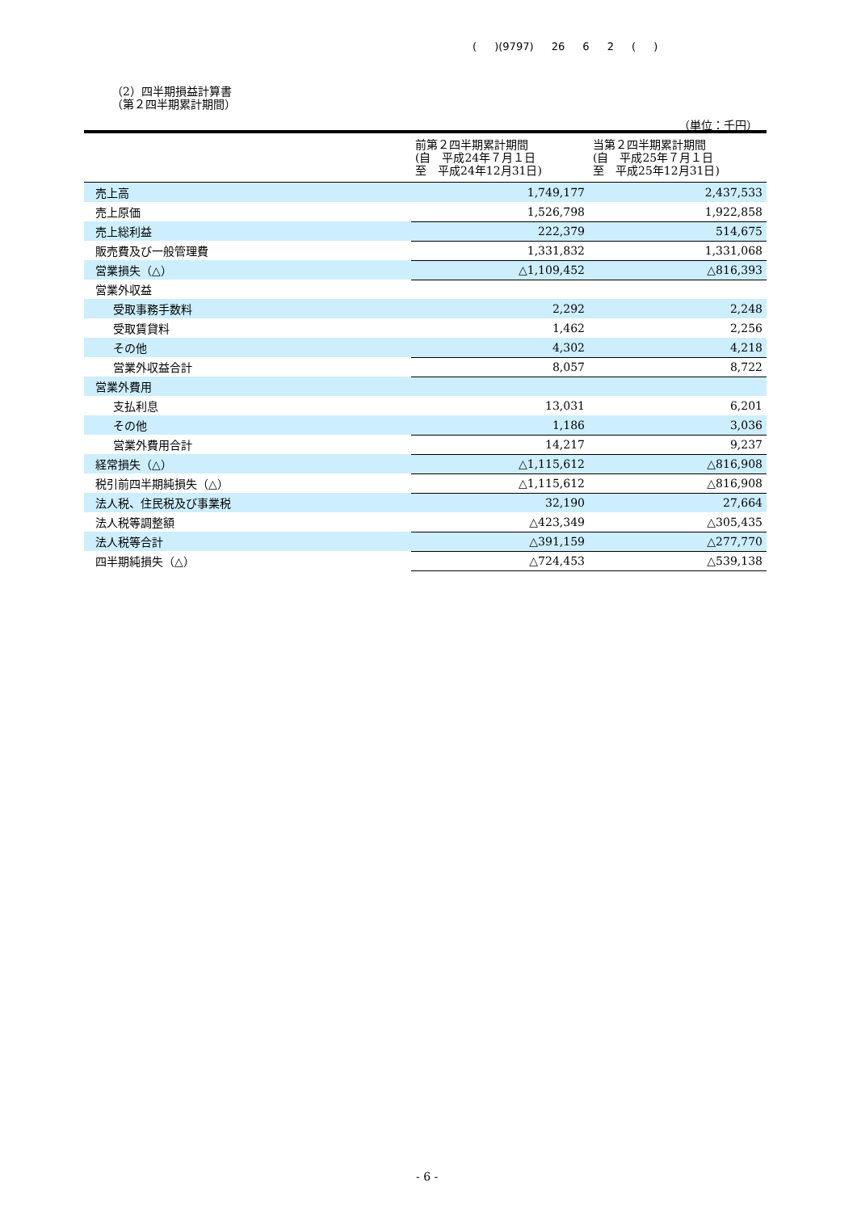( )(9797) 26 6 2 ( )
（2）四半期損益計算書
（第２四半期累計期間）
（単位：千円）
| | 前第２四半期累計期間 (自 平成24年７月１日 至 平成24年12月31日) | 当第２四半期累計期間 (自 平成25年７月１日 至 平成25年12月31日) |
| --- | --- | --- |
| 売上高 | 1,749,177 | 2,437,533 |
| 売上原価 | 1,526,798 | 1,922,858 |
| 売上総利益 | 222,379 | 514,675 |
| 販売費及び一般管理費 | 1,331,832 | 1,331,068 |
| 営業損失（△） | △1,109,452 | △816,393 |
| 営業外収益 | | |
| 受取事務手数料 | 2,292 | 2,248 |
| 受取賃貸料 | 1,462 | 2,256 |
| その他 | 4,302 | 4,218 |
| 営業外収益合計 | 8,057 | 8,722 |
| 営業外費用 | | |
| 支払利息 | 13,031 | 6,201 |
| その他 | 1,186 | 3,036 |
| 営業外費用合計 | 14,217 | 9,237 |
| 経常損失（△） | △1,115,612 | △816,908 |
| 税引前四半期純損失（△） | △1,115,612 | △816,908 |
| 法人税、住民税及び事業税 | 32,190 | 27,664 |
| 法人税等調整額 | △423,349 | △305,435 |
| 法人税等合計 | △391,159 | △277,770 |
| 四半期純損失（△） | △724,453 | △539,138 |
- 6 -